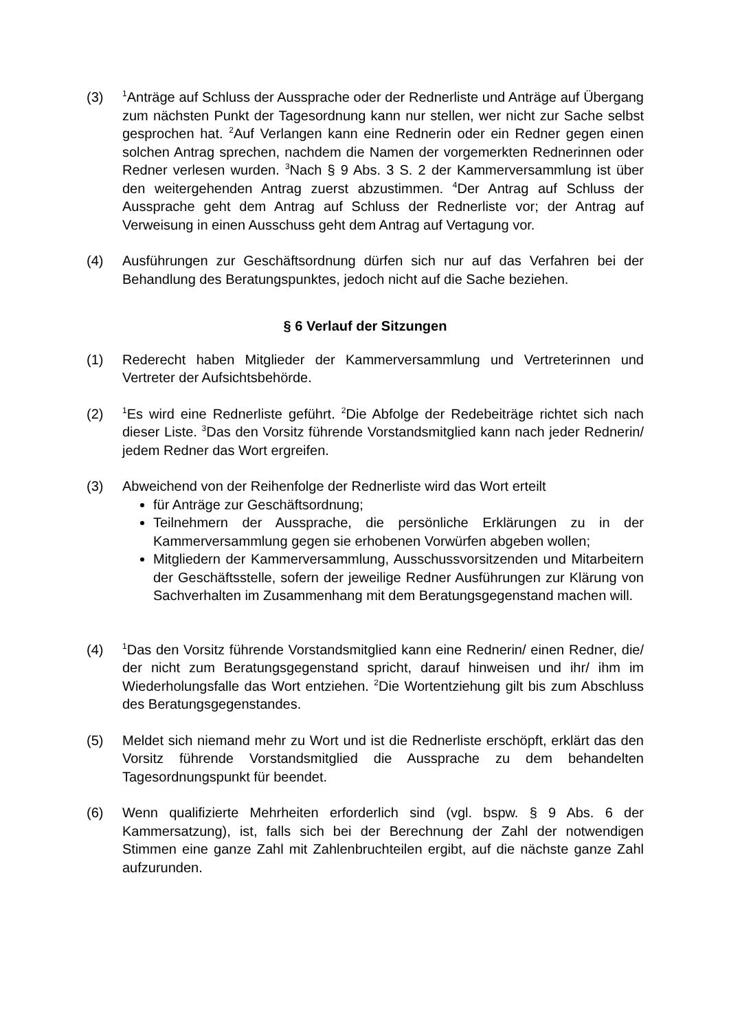(3)
<sup>1</sup> Anträge auf Schluss der Aussprache oder der Rednerliste und Anträge auf Übergang zum nächsten Punkt der Tagesordnung kann nur stellen, wer nicht zur Sache selbst gesprochen hat. <sup>2</sup>Auf Verlangen kann eine Rednerin oder ein Redner gegen einen solchen Antrag sprechen, nachdem die Namen der vorgemerkten Rednerinnen oder Redner verlesen wurden. <sup>3</sup>Nach § 9 Abs. 3 S. 2 der Kammerversammlung ist über den weitergehenden Antrag zuerst abzustimmen. <sup>4</sup>Der Antrag auf Schluss der Aussprache geht dem Antrag auf Schluss der Rednerliste vor; der Antrag auf Verweisung in einen Ausschuss geht dem Antrag auf Vertagung vor.
(4) Ausführungen zur Geschäftsordnung dürfen sich nur auf das Verfahren bei der Behandlung des Beratungspunktes, jedoch nicht auf die Sache beziehen.
§ 6 Verlauf der Sitzungen
(1) Rederecht haben Mitglieder der Kammerversammlung und Vertreterinnen und Vertreter der Aufsichtsbehörde.
(2)
<sup>1</sup> Es wird eine Rednerliste geführt. <sup>2</sup>Die Abfolge der Redebeiträge richtet sich nach dieser Liste. <sup>3</sup>Das den Vorsitz führende Vorstandsmitglied kann nach jeder Rednerin/ jedem Redner das Wort ergreifen.
(3) Abweichend von der Reihenfolge der Rednerliste wird das Wort erteilt
für Anträge zur Geschäftsordnung;
Teilnehmern der Aussprache, die persönliche Erklärungen zu in der Kammerversammlung gegen sie erhobenen Vorwürfen abgeben wollen;
Mitgliedern der Kammerversammlung, Ausschussvorsitzenden und Mitarbeitern der Geschäftsstelle, sofern der jeweilige Redner Ausführungen zur Klärung von Sachverhalten im Zusammenhang mit dem Beratungsgegenstand machen will.
(4)
<sup>1</sup> Das den Vorsitz führende Vorstandsmitglied kann eine Rednerin/ einen Redner, die/ der nicht zum Beratungsgegenstand spricht, darauf hinweisen und ihr/ ihm im Wiederholungsfalle das Wort entziehen. <sup>2</sup>Die Wortentziehung gilt bis zum Abschluss des Beratungsgegenstandes.
(5) Meldet sich niemand mehr zu Wort und ist die Rednerliste erschöpft, erklärt das den Vorsitz führende Vorstandsmitglied die Aussprache zu dem behandelten Tagesordnungspunkt für beendet.
(6) Wenn qualifizierte Mehrheiten erforderlich sind (vgl. bspw. § 9 Abs. 6 der Kammersatzung), ist, falls sich bei der Berechnung der Zahl der notwendigen Stimmen eine ganze Zahl mit Zahlenbruchteilen ergibt, auf die nächste ganze Zahl aufzurunden.